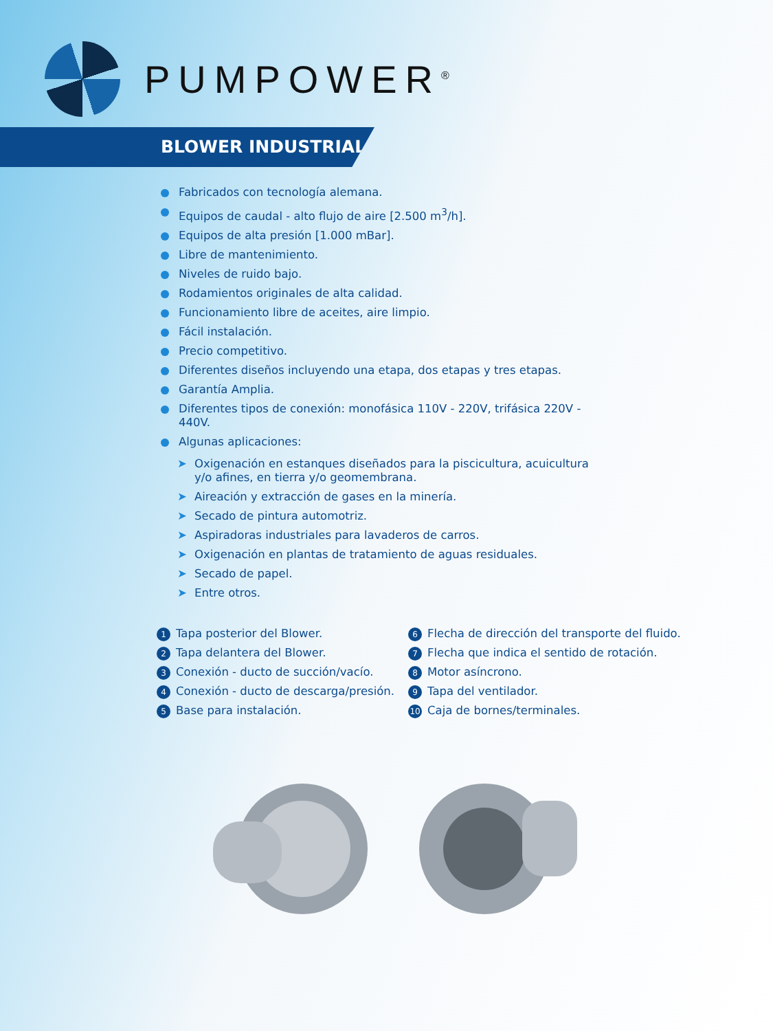PUMPOWER<sup>®</sup>
BLOWER INDUSTRIAL
Fabricados con tecnología alemana.
Equipos de caudal - alto flujo de aire [2.500 m<sup>3</sup>/h].
Equipos de alta presión [1.000 mBar].
Libre de mantenimiento.
Niveles de ruido bajo.
Rodamientos originales de alta calidad.
Funcionamiento libre de aceites, aire limpio.
Fácil instalación.
Precio competitivo.
Diferentes diseños incluyendo una etapa, dos etapas y tres etapas.
Garantía Amplia.
Diferentes tipos de conexión: monofásica 110V - 220V, trifásica 220V - 440V.
Algunas aplicaciones:
➤ Oxigenación en estanques diseñados para la piscicultura, acuicultura y/o afines, en tierra y/o geomembrana.
➤ Aireación y extracción de gases en la minería.
➤ Secado de pintura automotriz.
➤ Aspiradoras industriales para lavaderos de carros.
➤ Oxigenación en plantas de tratamiento de aguas residuales.
➤ Secado de papel.
➤ Entre otros.
1 Tapa posterior del Blower.
2 Tapa delantera del Blower.
3 Conexión - ducto de succión/vacío.
4 Conexión - ducto de descarga/presión.
5 Base para instalación.
6 Flecha de dirección del transporte del fluido.
7 Flecha que indica el sentido de rotación.
8 Motor asíncrono.
9 Tapa del ventilador.
10 Caja de bornes/terminales.
0